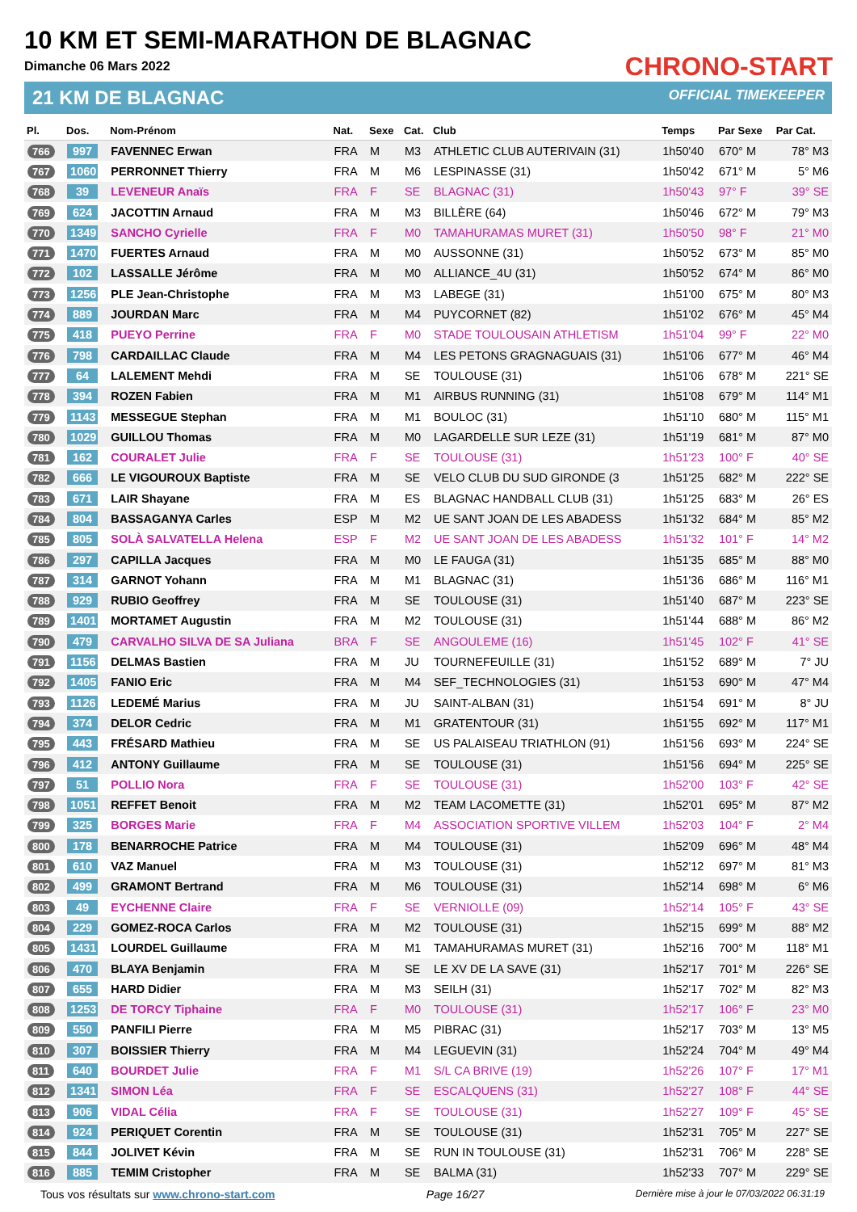10 KM ET SEMI-MARATHON DE BLAGNAC
Dimanche 06 Mars 2022
21 KM DE BLAGNAC
CHRONO-START
OFFICIAL TIMEKEEPER
| Pl. | Dos. | Nom-Prénom | Nat. | Sexe | Cat. | Club | Temps | Par Sexe | Par Cat. |
| --- | --- | --- | --- | --- | --- | --- | --- | --- | --- |
| 766 | 997 | FAVENNEC Erwan | FRA | M | M3 | ATHLETIC CLUB AUTERIVAIN (31) | 1h50'40 | 670° M | 78° M3 |
| 767 | 1060 | PERRONNET Thierry | FRA | M | M6 | LESPINASSE (31) | 1h50'42 | 671° M | 5° M6 |
| 768 | 39 | LEVENEUR Anaïs | FRA | F | SE | BLAGNAC (31) | 1h50'43 | 97° F | 39° SE |
| 769 | 624 | JACOTTIN Arnaud | FRA | M | M3 | BILLÈRE (64) | 1h50'46 | 672° M | 79° M3 |
| 770 | 1349 | SANCHO Cyrielle | FRA | F | M0 | TAMAHURAMAS MURET (31) | 1h50'50 | 98° F | 21° M0 |
| 771 | 1470 | FUERTES Arnaud | FRA | M | M0 | AUSSONNE (31) | 1h50'52 | 673° M | 85° M0 |
| 772 | 102 | LASSALLE Jérôme | FRA | M | M0 | ALLIANCE_4U (31) | 1h50'52 | 674° M | 86° M0 |
| 773 | 1256 | PLE Jean-Christophe | FRA | M | M3 | LABEGE (31) | 1h51'00 | 675° M | 80° M3 |
| 774 | 889 | JOURDAN Marc | FRA | M | M4 | PUYCORNET (82) | 1h51'02 | 676° M | 45° M4 |
| 775 | 418 | PUEYO Perrine | FRA | F | M0 | STADE TOULOUSAIN ATHLETISM | 1h51'04 | 99° F | 22° M0 |
| 776 | 798 | CARDAILLAC Claude | FRA | M | M4 | LES PETONS GRAGNAGUAIS (31) | 1h51'06 | 677° M | 46° M4 |
| 777 | 64 | LALEMENT Mehdi | FRA | M | SE | TOULOUSE (31) | 1h51'06 | 678° M | 221° SE |
| 778 | 394 | ROZEN Fabien | FRA | M | M1 | AIRBUS RUNNING (31) | 1h51'08 | 679° M | 114° M1 |
| 779 | 1143 | MESSEGUE Stephan | FRA | M | M1 | BOULOC (31) | 1h51'10 | 680° M | 115° M1 |
| 780 | 1029 | GUILLOU Thomas | FRA | M | M0 | LAGARDELLE SUR LEZE (31) | 1h51'19 | 681° M | 87° M0 |
| 781 | 162 | COURALET Julie | FRA | F | SE | TOULOUSE (31) | 1h51'23 | 100° F | 40° SE |
| 782 | 666 | LE VIGOUROUX Baptiste | FRA | M | SE | VELO CLUB DU SUD GIRONDE (3 | 1h51'25 | 682° M | 222° SE |
| 783 | 671 | LAIR Shayane | FRA | M | ES | BLAGNAC HANDBALL CLUB (31) | 1h51'25 | 683° M | 26° ES |
| 784 | 804 | BASSAGANYA Carles | ESP | M | M2 | UE SANT JOAN DE LES ABADESS | 1h51'32 | 684° M | 85° M2 |
| 785 | 805 | SOLÀ SALVATELLA Helena | ESP | F | M2 | UE SANT JOAN DE LES ABADESS | 1h51'32 | 101° F | 14° M2 |
| 786 | 297 | CAPILLA Jacques | FRA | M | M0 | LE FAUGA (31) | 1h51'35 | 685° M | 88° M0 |
| 787 | 314 | GARNOT Yohann | FRA | M | M1 | BLAGNAC (31) | 1h51'36 | 686° M | 116° M1 |
| 788 | 929 | RUBIO Geoffrey | FRA | M | SE | TOULOUSE (31) | 1h51'40 | 687° M | 223° SE |
| 789 | 1401 | MORTAMET Augustin | FRA | M | M2 | TOULOUSE (31) | 1h51'44 | 688° M | 86° M2 |
| 790 | 479 | CARVALHO SILVA DE SA Juliana | BRA | F | SE | ANGOULEME (16) | 1h51'45 | 102° F | 41° SE |
| 791 | 1156 | DELMAS Bastien | FRA | M | JU | TOURNEFEUILLE (31) | 1h51'52 | 689° M | 7° JU |
| 792 | 1405 | FANIO Eric | FRA | M | M4 | SEF_TECHNOLOGIES (31) | 1h51'53 | 690° M | 47° M4 |
| 793 | 1126 | LEDEMÉ Marius | FRA | M | JU | SAINT-ALBAN (31) | 1h51'54 | 691° M | 8° JU |
| 794 | 374 | DELOR Cedric | FRA | M | M1 | GRATENTOUR (31) | 1h51'55 | 692° M | 117° M1 |
| 795 | 443 | FRÉSARD Mathieu | FRA | M | SE | US PALAISEAU TRIATHLON (91) | 1h51'56 | 693° M | 224° SE |
| 796 | 412 | ANTONY Guillaume | FRA | M | SE | TOULOUSE (31) | 1h51'56 | 694° M | 225° SE |
| 797 | 51 | POLLIO Nora | FRA | F | SE | TOULOUSE (31) | 1h52'00 | 103° F | 42° SE |
| 798 | 1051 | REFFET Benoit | FRA | M | M2 | TEAM LACOMETTE (31) | 1h52'01 | 695° M | 87° M2 |
| 799 | 325 | BORGES Marie | FRA | F | M4 | ASSOCIATION SPORTIVE VILLEM | 1h52'03 | 104° F | 2° M4 |
| 800 | 178 | BENARROCHE Patrice | FRA | M | M4 | TOULOUSE (31) | 1h52'09 | 696° M | 48° M4 |
| 801 | 610 | VAZ Manuel | FRA | M | M3 | TOULOUSE (31) | 1h52'12 | 697° M | 81° M3 |
| 802 | 499 | GRAMONT Bertrand | FRA | M | M6 | TOULOUSE (31) | 1h52'14 | 698° M | 6° M6 |
| 803 | 49 | EYCHENNE Claire | FRA | F | SE | VERNIOLLE (09) | 1h52'14 | 105° F | 43° SE |
| 804 | 229 | GOMEZ-ROCA Carlos | FRA | M | M2 | TOULOUSE (31) | 1h52'15 | 699° M | 88° M2 |
| 805 | 1431 | LOURDEL Guillaume | FRA | M | M1 | TAMAHURAMAS MURET (31) | 1h52'16 | 700° M | 118° M1 |
| 806 | 470 | BLAYA Benjamin | FRA | M | SE | LE XV DE LA SAVE (31) | 1h52'17 | 701° M | 226° SE |
| 807 | 655 | HARD Didier | FRA | M | M3 | SEILH (31) | 1h52'17 | 702° M | 82° M3 |
| 808 | 1253 | DE TORCY Tiphaine | FRA | F | M0 | TOULOUSE (31) | 1h52'17 | 106° F | 23° M0 |
| 809 | 550 | PANFILI Pierre | FRA | M | M5 | PIBRAC (31) | 1h52'17 | 703° M | 13° M5 |
| 810 | 307 | BOISSIER Thierry | FRA | M | M4 | LEGUEVIN (31) | 1h52'24 | 704° M | 49° M4 |
| 811 | 640 | BOURDET Julie | FRA | F | M1 | S/L CA BRIVE (19) | 1h52'26 | 107° F | 17° M1 |
| 812 | 1341 | SIMON Léa | FRA | F | SE | ESCALQUENS (31) | 1h52'27 | 108° F | 44° SE |
| 813 | 906 | VIDAL Célia | FRA | F | SE | TOULOUSE (31) | 1h52'27 | 109° F | 45° SE |
| 814 | 924 | PERIQUET Corentin | FRA | M | SE | TOULOUSE (31) | 1h52'31 | 705° M | 227° SE |
| 815 | 844 | JOLIVET Kévin | FRA | M | SE | RUN IN TOULOUSE (31) | 1h52'31 | 706° M | 228° SE |
| 816 | 885 | TEMIM Cristopher | FRA | M | SE | BALMA (31) | 1h52'33 | 707° M | 229° SE |
Tous vos résultats sur www.chrono-start.com Page 16/27 Dernière mise à jour le 07/03/2022 06:31:19